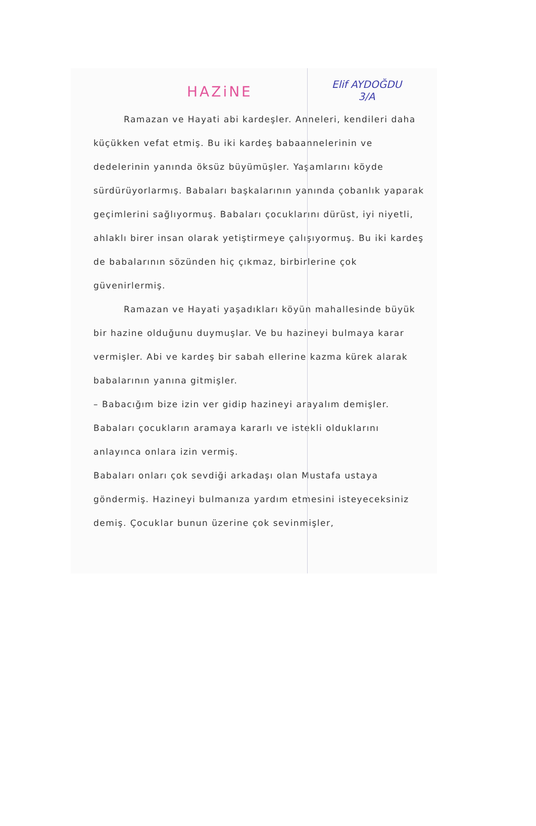HAZiNE
Elif AYDOĞDU
3/A
Ramazan ve Hayati abi kardeşler. Anneleri, kendileri daha küçükken vefat etmiş. Bu iki kardeş babaannelerinin ve dedelerinin yanında öksüz büyümüşler. Yaşamlarını köyde sürdürüyorlarmış. Babaları başkalarının yanında çobanlık yaparak geçimlerini sağlıyormuş. Babaları çocuklarını dürüst, iyi niyetli, ahlaklı birer insan olarak yetiştirmeye çalışıyormuş. Bu iki kardeş de babalarının sözünden hiç çıkmaz, birbirlerine çok güvenirlermiş.
Ramazan ve Hayati yaşadıkları köyün mahallesinde büyük bir hazine olduğunu duymuşlar. Ve bu hazineyi bulmaya karar vermişler. Abi ve kardeş bir sabah ellerine kazma kürek alarak babalarının yanına gitmişler.
– Babacığım bize izin ver gidip hazineyi arayalım demişler. Babaları çocukların aramaya kararlı ve istekli olduklarını anlayınca onlara izin vermiş.
Babaları onları çok sevdiği arkadaşı olan Mustafa ustaya göndermiş. Hazineyi bulmanıza yardım etmesini isteyeceksiniz demiş. Çocuklar bunun üzerine çok sevinmişler,